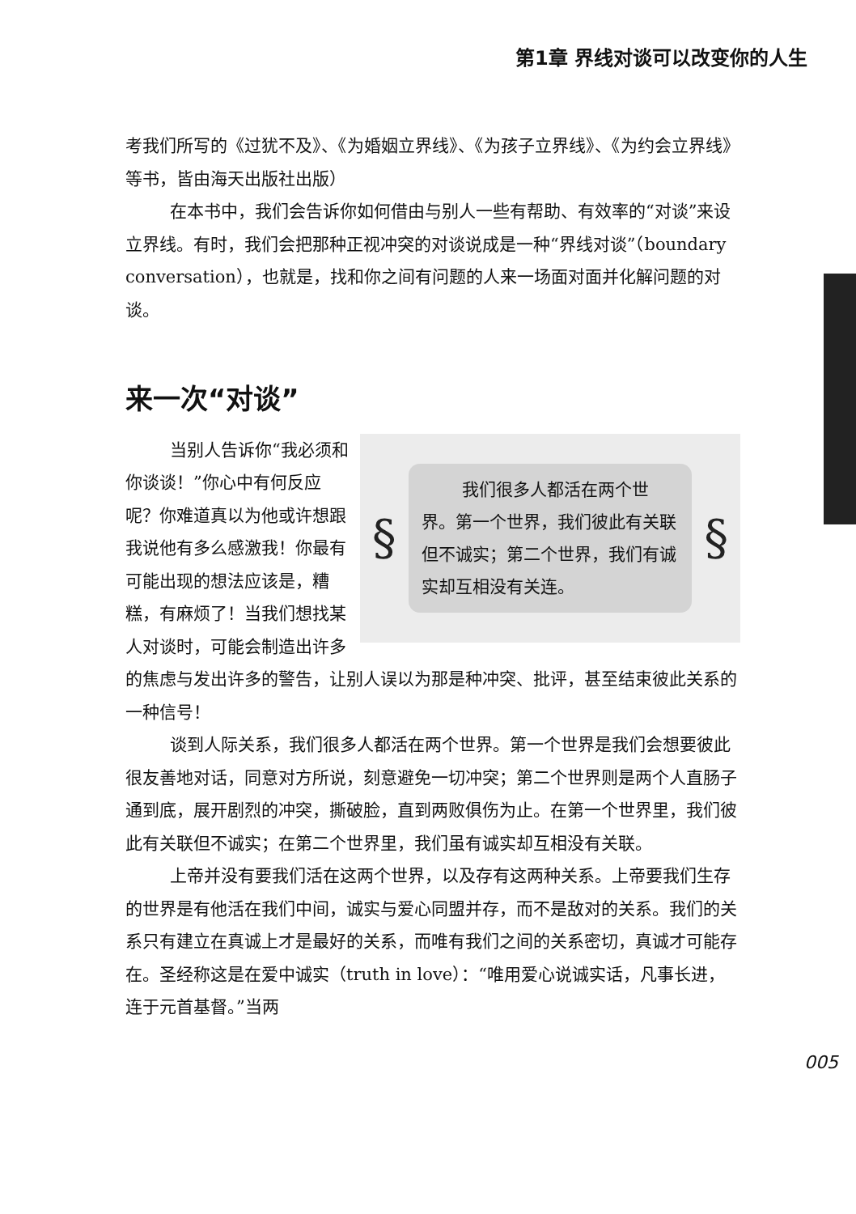第1章 界线对谈可以改变你的人生
考我们所写的《过犹不及》、《为婚姻立界线》、《为孩子立界线》、《为约会立界线》等书，皆由海天出版社出版）
在本书中，我们会告诉你如何借由与别人一些有帮助、有效率的“对谈”来设立界线。有时，我们会把那种正视冲突的对谈说成是一种“界线对谈”（boundary conversation），也就是，找和你之间有问题的人来一场面对面并化解问题的对谈。
来一次“对谈”
§
我们很多人都活在两个世界。第一个世界，我们彼此有关联但不诚实；第二个世界，我们有诚实却互相没有关连。
§
当别人告诉你“我必须和你谈谈！”你心中有何反应呢？你难道真以为他或许想跟我说他有多么感激我！你最有可能出现的想法应该是，糟糕，有麻烦了！当我们想找某人对谈时，可能会制造出许多的焦虑与发出许多的警告，让别人误以为那是种冲突、批评，甚至结束彼此关系的一种信号！
谈到人际关系，我们很多人都活在两个世界。第一个世界是我们会想要彼此很友善地对话，同意对方所说，刻意避免一切冲突；第二个世界则是两个人直肠子通到底，展开剧烈的冲突，撕破脸，直到两败俱伤为止。在第一个世界里，我们彼此有关联但不诚实；在第二个世界里，我们虽有诚实却互相没有关联。
上帝并没有要我们活在这两个世界，以及存有这两种关系。上帝要我们生存的世界是有他活在我们中间，诚实与爱心同盟并存，而不是敌对的关系。我们的关系只有建立在真诚上才是最好的关系，而唯有我们之间的关系密切，真诚才可能存在。圣经称这是在爱中诚实（truth in love）：“唯用爱心说诚实话，凡事长进，连于元首基督。”当两
005